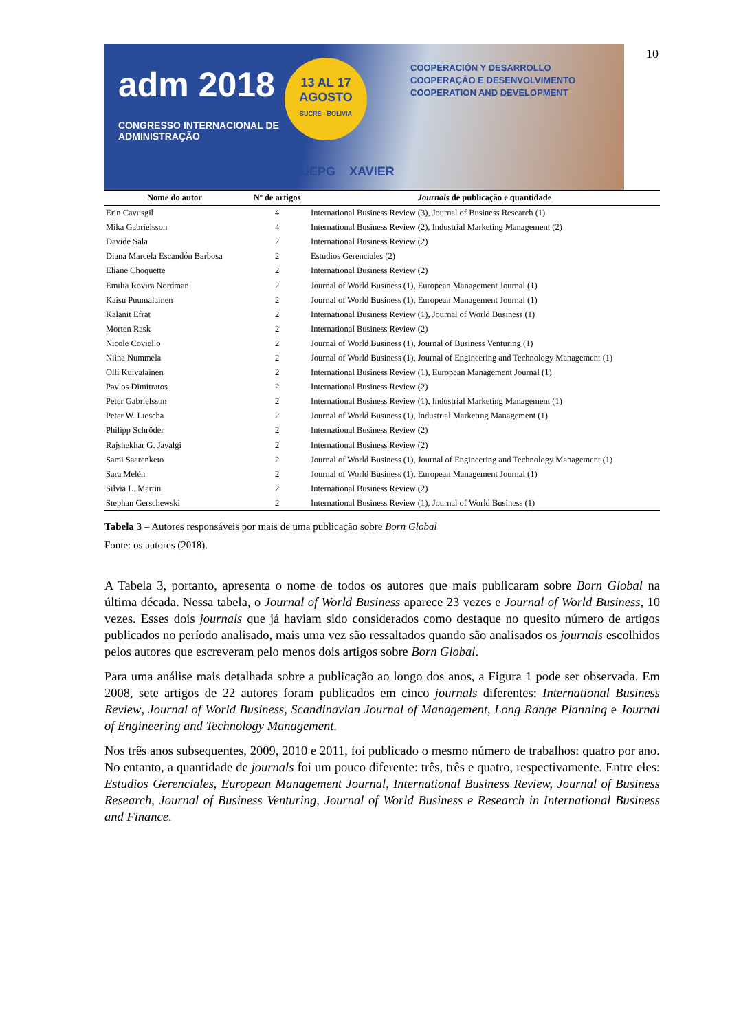adm 2018
CONGRESSO INTERNACIONAL DE
ADMINISTRAÇÃO
13 AL 17
AGOSTO
SUCRE - BOLIVIA
COOPERACIÓN Y DESARROLLO
COOPERAÇÃO E DESENVOLVIMENTO
COOPERATION AND DEVELOPMENT
UEPG XAVIER
10
| Nome do autor | Nº de artigos | Journals de publicação e quantidade |
| --- | --- | --- |
| Erin Cavusgil | 4 | International Business Review (3), Journal of Business Research (1) |
| Mika Gabrielsson | 4 | International Business Review (2), Industrial Marketing Management (2) |
| Davide Sala | 2 | International Business Review (2) |
| Diana Marcela Escandón Barbosa | 2 | Estudios Gerenciales (2) |
| Eliane Choquette | 2 | International Business Review (2) |
| Emilia Rovira Nordman | 2 | Journal of World Business (1), European Management Journal (1) |
| Kaisu Puumalainen | 2 | Journal of World Business (1), European Management Journal (1) |
| Kalanit Efrat | 2 | International Business Review (1), Journal of World Business (1) |
| Morten Rask | 2 | International Business Review (2) |
| Nicole Coviello | 2 | Journal of World Business (1), Journal of Business Venturing (1) |
| Niina Nummela | 2 | Journal of World Business (1), Journal of Engineering and Technology Management (1) |
| Olli Kuivalainen | 2 | International Business Review (1), European Management Journal (1) |
| Pavlos Dimitratos | 2 | International Business Review (2) |
| Peter Gabrielsson | 2 | International Business Review (1), Industrial Marketing Management (1) |
| Peter W. Liescha | 2 | Journal of World Business (1), Industrial Marketing Management (1) |
| Philipp Schröder | 2 | International Business Review (2) |
| Rajshekhar G. Javalgi | 2 | International Business Review (2) |
| Sami Saarenketo | 2 | Journal of World Business (1), Journal of Engineering and Technology Management (1) |
| Sara Melén | 2 | Journal of World Business (1), European Management Journal (1) |
| Silvia L. Martin | 2 | International Business Review (2) |
| Stephan Gerschewski | 2 | International Business Review (1), Journal of World Business (1) |
Tabela 3 – Autores responsáveis por mais de uma publicação sobre Born Global
Fonte: os autores (2018).
A Tabela 3, portanto, apresenta o nome de todos os autores que mais publicaram sobre Born Global na última década. Nessa tabela, o Journal of World Business aparece 23 vezes e Journal of World Business, 10 vezes. Esses dois journals que já haviam sido considerados como destaque no quesito número de artigos publicados no período analisado, mais uma vez são ressaltados quando são analisados os journals escolhidos pelos autores que escreveram pelo menos dois artigos sobre Born Global.
Para uma análise mais detalhada sobre a publicação ao longo dos anos, a Figura 1 pode ser observada. Em 2008, sete artigos de 22 autores foram publicados em cinco journals diferentes: International Business Review, Journal of World Business, Scandinavian Journal of Management, Long Range Planning e Journal of Engineering and Technology Management.
Nos três anos subsequentes, 2009, 2010 e 2011, foi publicado o mesmo número de trabalhos: quatro por ano. No entanto, a quantidade de journals foi um pouco diferente: três, três e quatro, respectivamente. Entre eles: Estudios Gerenciales, European Management Journal, International Business Review, Journal of Business Research, Journal of Business Venturing, Journal of World Business e Research in International Business and Finance.